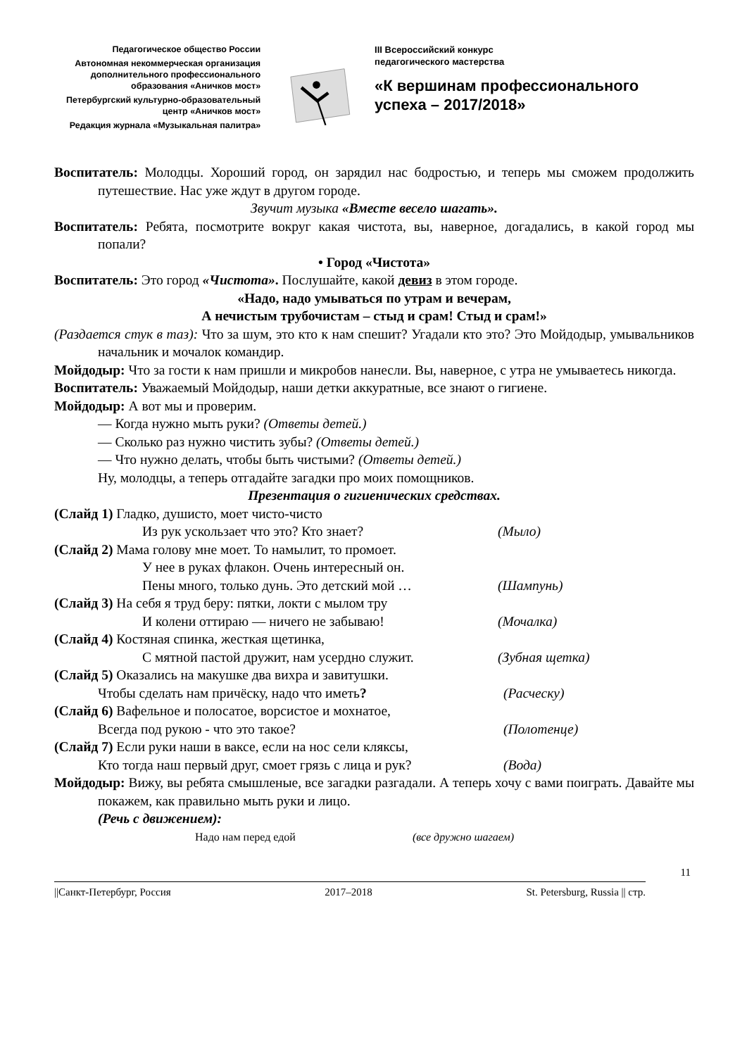Педагогическое общество России
Автономная некоммерческая организация дополнительного профессионального образования «Аничков мост»
Петербургский культурно-образовательный центр «Аничков мост»
Редакция журнала «Музыкальная палитра»
III Всероссийский конкурс
педагогического мастерства
«К вершинам профессионального успеха – 2017/2018»
Воспитатель: Молодцы. Хороший город, он зарядил нас бодростью, и теперь мы сможем продолжить путешествие. Нас уже ждут в другом городе.
Звучит музыка «Вместе весело шагать».
Воспитатель: Ребята, посмотрите вокруг какая чистота, вы, наверное, догадались, в какой город мы попали?
• Город «Чистота»
Воспитатель: Это город «Чистота». Послушайте, какой девиз в этом городе.
«Надо, надо умываться по утрам и вечерам,
А нечистым трубочистам – стыд и срам! Стыд и срам!»
(Раздается стук в таз): Что за шум, это кто к нам спешит? Угадали кто это? Это Мойдодыр, умывальников начальник и мочалок командир.
Мойдодыр: Что за гости к нам пришли и микробов нанесли. Вы, наверное, с утра не умываетесь никогда.
Воспитатель: Уважаемый Мойдодыр, наши детки аккуратные, все знают о гигиене.
Мойдодыр: А вот мы и проверим.
— Когда нужно мыть руки? (Ответы детей.)
— Сколько раз нужно чистить зубы? (Ответы детей.)
— Что нужно делать, чтобы быть чистыми? (Ответы детей.)
Ну, молодцы, а теперь отгадайте загадки про моих помощников.
Презентация о гигиенических средствах.
(Слайд 1) Гладко, душисто, моет чисто-чисто
Из рук ускользает что это? Кто знает? (Мыло)
(Слайд 2) Мама голову мне моет. То намылит, то промоет.
У нее в руках флакон. Очень интересный он.
Пены много, только дунь. Это детский мой … (Шампунь)
(Слайд 3) На себя я труд беру: пятки, локти с мылом тру
И колени оттираю — ничего не забываю! (Мочалка)
(Слайд 4) Костяная спинка, жесткая щетинка,
С мятной пастой дружит, нам усердно служит. (Зубная щетка)
(Слайд 5) Оказались на макушке два вихра и завитушки.
Чтобы сделать нам причёску, надо что иметь? (Расческу)
(Слайд 6) Вафельное и полосатое, ворсистое и мохнатое,
Всегда под рукою - что это такое? (Полотенце)
(Слайд 7) Если руки наши в ваксе, если на нос сели кляксы,
Кто тогда наш первый друг, смоет грязь с лица и рук? (Вода)
Мойдодыр: Вижу, вы ребята смышленые, все загадки разгадали. А теперь хочу с вами поиграть. Давайте мы покажем, как правильно мыть руки и лицо.
(Речь с движением):
Надо нам перед едой (все дружно шагаем)
11
||Санкт-Петербург, Россия 2017–2018 St. Petersburg, Russia || стр.